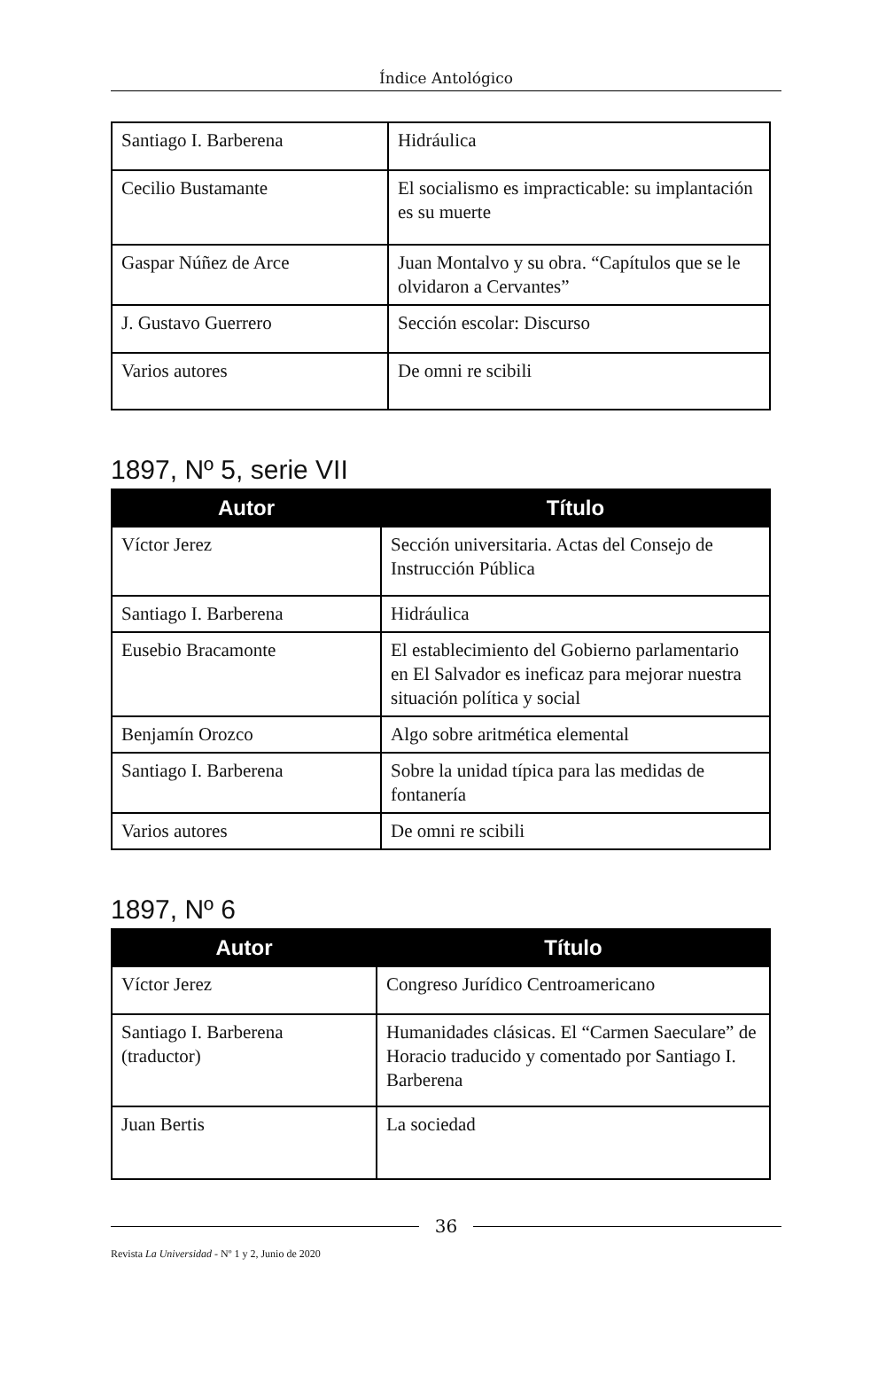Índice Antológico
| Santiago I. Barberena | Hidráulica |
| Cecilio Bustamante | El socialismo es impracticable: su implantación es su muerte |
| Gaspar Núñez de Arce | Juan Montalvo y su obra. “Capítulos que se le olvidaron a Cervantes” |
| J. Gustavo Guerrero | Sección escolar: Discurso |
| Varios autores | De omni re scibili |
1897, Nº 5, serie VII
| Autor | Título |
| --- | --- |
| Víctor Jerez | Sección universitaria. Actas del Consejo de Instrucción Pública |
| Santiago I. Barberena | Hidráulica |
| Eusebio Bracamonte | El establecimiento del Gobierno parlamentario en El Salvador es ineficaz para mejorar nuestra situación política y social |
| Benjamín Orozco | Algo sobre aritmética elemental |
| Santiago I. Barberena | Sobre la unidad típica para las medidas de fontanería |
| Varios autores | De omni re scibili |
1897, Nº 6
| Autor | Título |
| --- | --- |
| Víctor Jerez | Congreso Jurídico Centroamericano |
| Santiago I. Barberena (traductor) | Humanidades clásicas. El “Carmen Saeculare” de Horacio traducido y comentado por Santiago I. Barberena |
| Juan Bertis | La sociedad |
36
Revista La Universidad - Nº 1 y 2, Junio de 2020